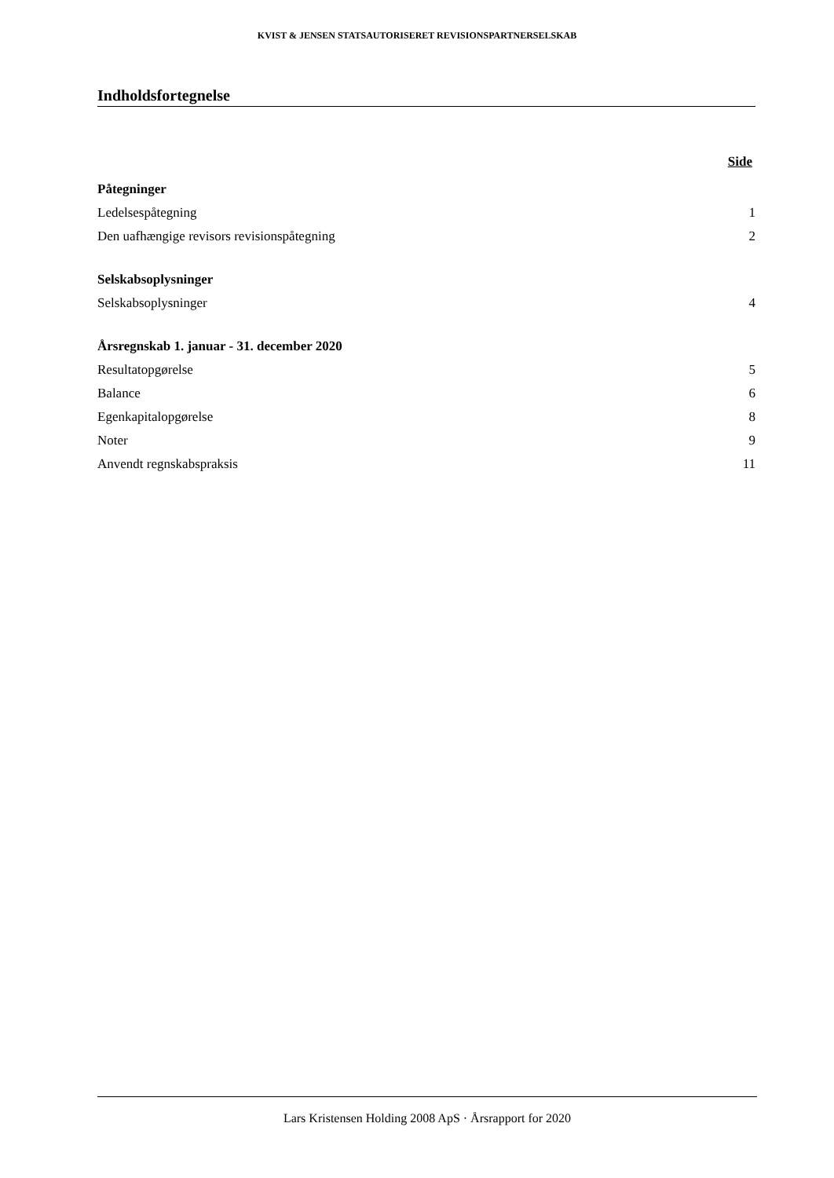KVIST & JENSEN STATSAUTORISERET REVISIONSPARTNERSELSKAB
Indholdsfortegnelse
Side
Påtegninger
Ledelsespåtegning 1
Den uafhængige revisors revisionspåtegning 2
Selskabsoplysninger
Selskabsoplysninger 4
Årsregnskab 1. januar - 31. december 2020
Resultatopgørelse 5
Balance 6
Egenkapitalopgørelse 8
Noter 9
Anvendt regnskabspraksis 11
Lars Kristensen Holding 2008 ApS · Årsrapport for 2020